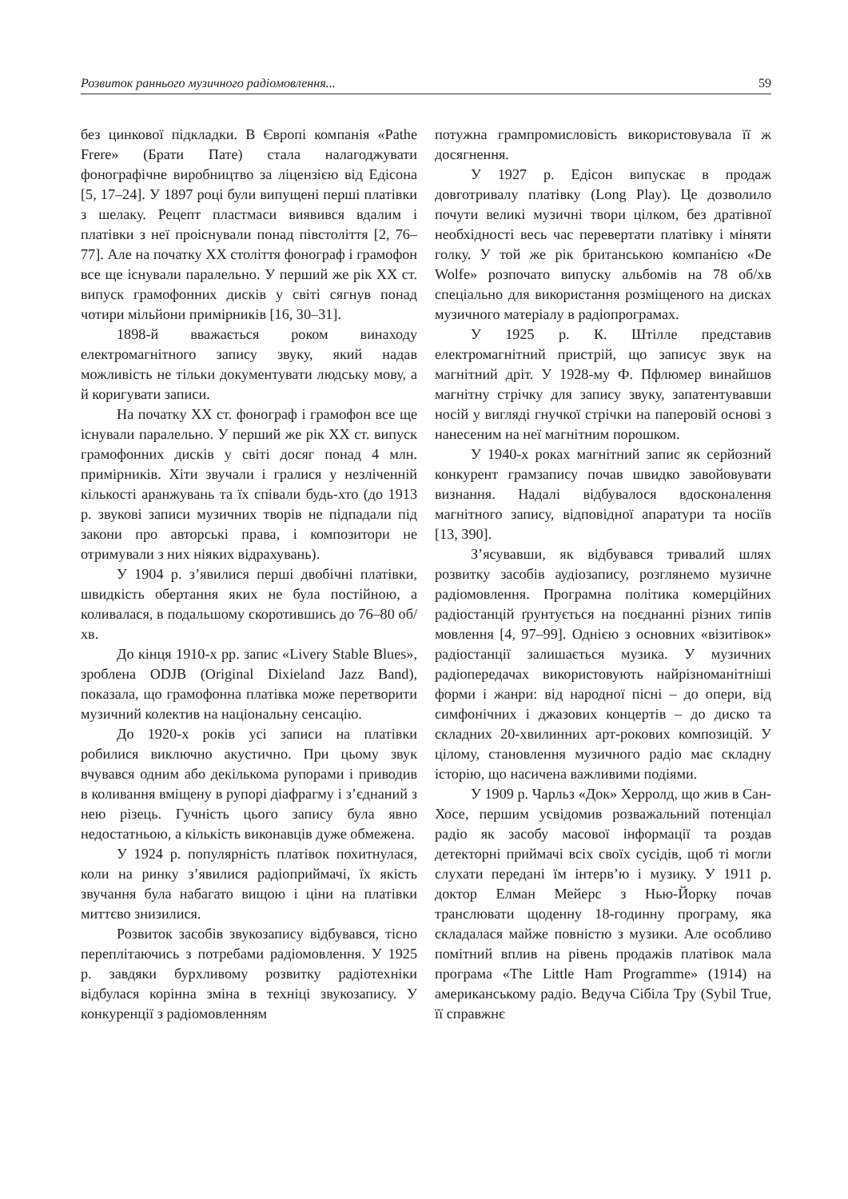Розвиток раннього музичного радіомовлення... 59
без цинкової підкладки. В Європі компанія «Pathe Frere» (Брати Пате) стала налагоджувати фонографічне виробництво за ліцензією від Едісона [5, 17–24]. У 1897 році були випущені перші платівки з шелаку. Рецепт пластмаси виявився вдалим і платівки з неї проіснували понад півстоліття [2, 76–77]. Але на початку XX століття фонограф і грамофон все ще існували паралельно. У перший же рік XX ст. випуск грамофонних дисків у світі сягнув понад чотири мільйони примірників [16, 30–31].
1898-й вважається роком винаходу електромагнітного запису звуку, який надав можливість не тільки документувати людську мову, а й коригувати записи.
На початку XX ст. фонограф і грамофон все ще існували паралельно. У перший же рік XX ст. випуск грамофонних дисків у світі досяг понад 4 млн. примірників. Хіти звучали і гралися у незліченній кількості аранжувань та їх співали будь-хто (до 1913 р. звукові записи музичних творів не підпадали під закони про авторські права, і композитори не отримували з них ніяких відрахувань).
У 1904 р. з’явилися перші двобічні платівки, швидкість обертання яких не була постійною, а коливалася, в подальшому скоротившись до 76–80 об/хв.
До кінця 1910-х рр. запис «Livery Stable Blues», зроблена ODJB (Original Dixieland Jazz Band), показала, що грамофонна платівка може перетворити музичний колектив на національну сенсацію.
До 1920-х років усі записи на платівки робилися виключно акустично. При цьому звук вчувався одним або декількома рупорами і приводив в коливання вміщену в рупорі діафрагму і з’єднаний з нею різець. Гучність цього запису була явно недостатньою, а кількість виконавців дуже обмежена.
У 1924 р. популярність платівок похитнулася, коли на ринку з’явилися радіоприймачі, їх якість звучання була набагато вищою і ціни на платівки миттєво знизилися.
Розвиток засобів звукозапису відбувався, тісно переплітаючись з потребами радіомовлення. У 1925 р. завдяки бурхливому розвитку радіотехніки відбулася корінна зміна в техніці звукозапису. У конкуренції з радіомовленням
потужна грампромисловість використовувала її ж досягнення.
У 1927 р. Едісон випускає в продаж довготривалу платівку (Long Play). Це дозволило почути великі музичні твори цілком, без дратівної необхідності весь час перевертати платівку і міняти голку. У той же рік британською компанією «De Wolfe» розпочато випуску альбомів на 78 об/хв спеціально для використання розміщеного на дисках музичного матеріалу в радіопрограмах.
У 1925 р. К. Штілле представив електромагнітний пристрій, що записує звук на магнітний дріт. У 1928-му Ф. Пфлюмер винайшов магнітну стрічку для запису звуку, запатентувавши носій у вигляді гнучкої стрічки на паперовій основі з нанесеним на неї магнітним порошком.
У 1940-х роках магнітний запис як серйозний конкурент грамзапису почав швидко завойовувати визнання. Надалі відбувалося вдосконалення магнітного запису, відповідної апаратури та носіїв [13, 390].
З’ясувавши, як відбувався тривалий шлях розвитку засобів аудіозапису, розглянемо музичне радіомовлення. Програмна політика комерційних радіостанцій ґрунтується на поєднанні різних типів мовлення [4, 97–99]. Однією з основних «візитівок» радіостанції залишається музика. У музичних радіопередачах використовують найрізноманітніші форми і жанри: від народної пісні – до опери, від симфонічних і джазових концертів – до диско та складних 20-хвилинних арт-рокових композицій. У цілому, становлення музичного радіо має складну історію, що насичена важливими подіями.
У 1909 р. Чарльз «Док» Херролд, що жив в Сан-Хосе, першим усвідомив розважальний потенціал радіо як засобу масової інформації та роздав детекторні приймачі всіх своїх сусідів, щоб ті могли слухати передані їм інтерв’ю і музику. У 1911 р. доктор Елман Мейерс з Нью-Йорку почав транслювати щоденну 18-годинну програму, яка складалася майже повністю з музики. Але особливо помітний вплив на рівень продажів платівок мала програма «The Little Ham Programme» (1914) на американському радіо. Ведуча Сібіла Тру (Sybil True, її справжнє